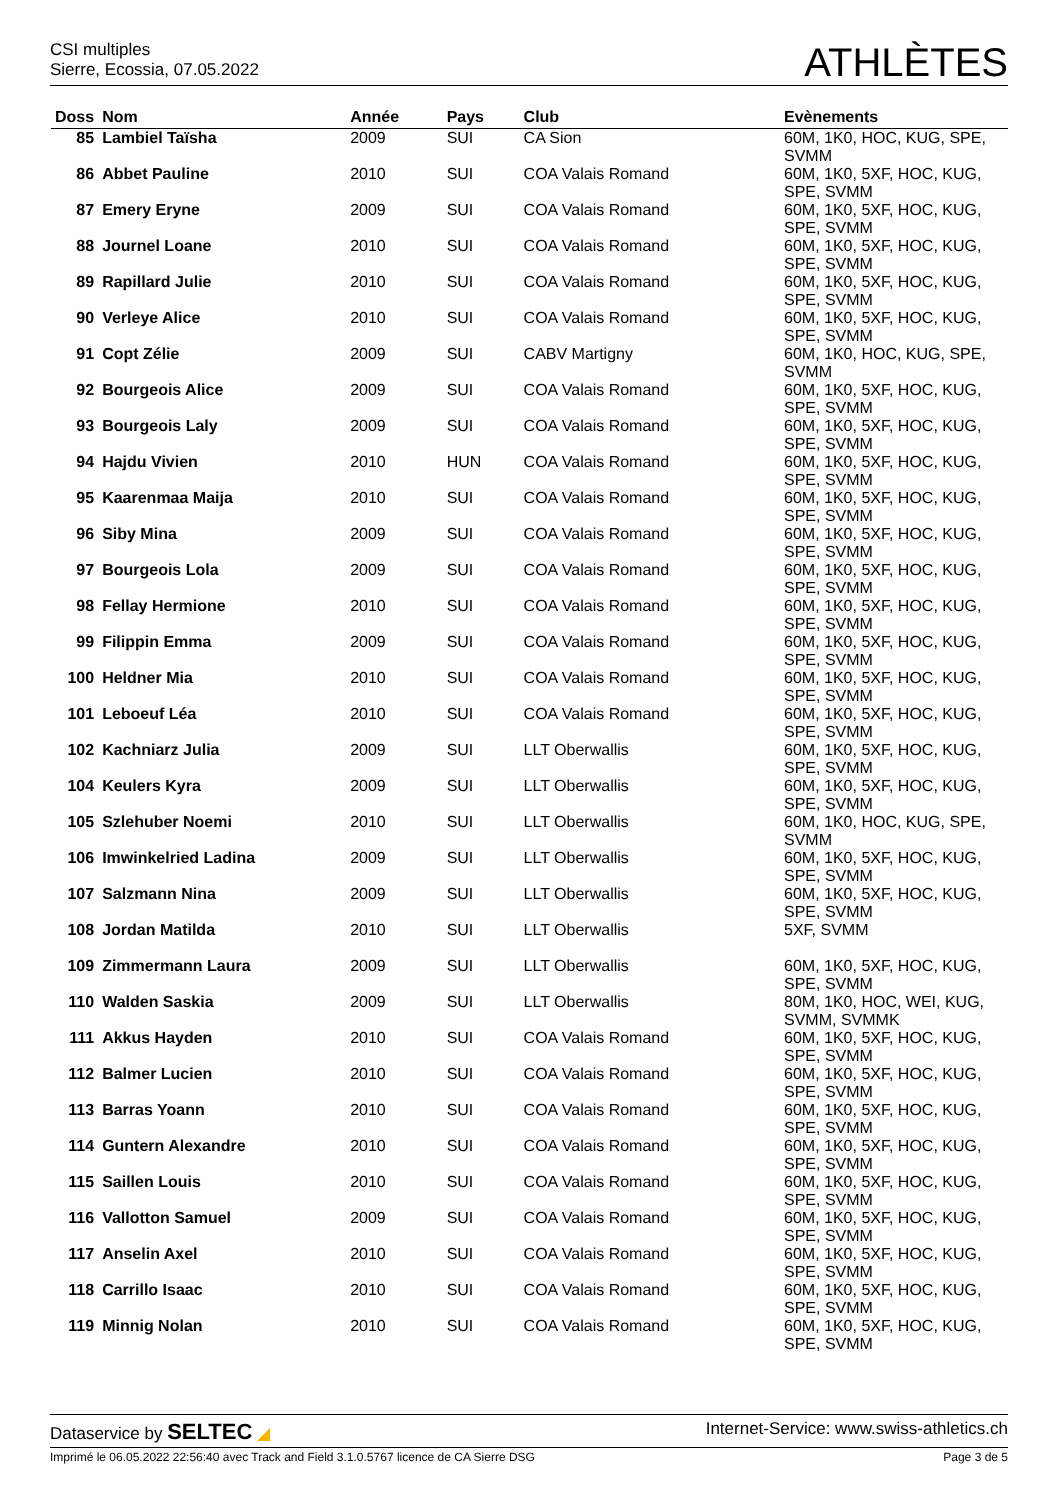CSI multiples
Sierre, Ecossia, 07.05.2022
ATHLÈTES
| Doss | Nom | Année | Pays | Club | Evènements |
| --- | --- | --- | --- | --- | --- |
| 85 | Lambiel Taïsha | 2009 | SUI | CA Sion | 60M, 1K0, HOC, KUG, SPE, SVMM |
| 86 | Abbet Pauline | 2010 | SUI | COA Valais Romand | 60M, 1K0, 5XF, HOC, KUG, SPE, SVMM |
| 87 | Emery Eryne | 2009 | SUI | COA Valais Romand | 60M, 1K0, 5XF, HOC, KUG, SPE, SVMM |
| 88 | Journel Loane | 2010 | SUI | COA Valais Romand | 60M, 1K0, 5XF, HOC, KUG, SPE, SVMM |
| 89 | Rapillard Julie | 2010 | SUI | COA Valais Romand | 60M, 1K0, 5XF, HOC, KUG, SPE, SVMM |
| 90 | Verleye Alice | 2010 | SUI | COA Valais Romand | 60M, 1K0, 5XF, HOC, KUG, SPE, SVMM |
| 91 | Copt Zélie | 2009 | SUI | CABV Martigny | 60M, 1K0, HOC, KUG, SPE, SVMM |
| 92 | Bourgeois Alice | 2009 | SUI | COA Valais Romand | 60M, 1K0, 5XF, HOC, KUG, SPE, SVMM |
| 93 | Bourgeois Laly | 2009 | SUI | COA Valais Romand | 60M, 1K0, 5XF, HOC, KUG, SPE, SVMM |
| 94 | Hajdu Vivien | 2010 | HUN | COA Valais Romand | 60M, 1K0, 5XF, HOC, KUG, SPE, SVMM |
| 95 | Kaarenmaa Maija | 2010 | SUI | COA Valais Romand | 60M, 1K0, 5XF, HOC, KUG, SPE, SVMM |
| 96 | Siby Mina | 2009 | SUI | COA Valais Romand | 60M, 1K0, 5XF, HOC, KUG, SPE, SVMM |
| 97 | Bourgeois Lola | 2009 | SUI | COA Valais Romand | 60M, 1K0, 5XF, HOC, KUG, SPE, SVMM |
| 98 | Fellay Hermione | 2010 | SUI | COA Valais Romand | 60M, 1K0, 5XF, HOC, KUG, SPE, SVMM |
| 99 | Filippin Emma | 2009 | SUI | COA Valais Romand | 60M, 1K0, 5XF, HOC, KUG, SPE, SVMM |
| 100 | Heldner Mia | 2010 | SUI | COA Valais Romand | 60M, 1K0, 5XF, HOC, KUG, SPE, SVMM |
| 101 | Leboeuf Léa | 2010 | SUI | COA Valais Romand | 60M, 1K0, 5XF, HOC, KUG, SPE, SVMM |
| 102 | Kachniarz Julia | 2009 | SUI | LLT Oberwallis | 60M, 1K0, 5XF, HOC, KUG, SPE, SVMM |
| 104 | Keulers Kyra | 2009 | SUI | LLT Oberwallis | 60M, 1K0, 5XF, HOC, KUG, SPE, SVMM |
| 105 | Szlehuber Noemi | 2010 | SUI | LLT Oberwallis | 60M, 1K0, HOC, KUG, SPE, SVMM |
| 106 | Imwinkelried Ladina | 2009 | SUI | LLT Oberwallis | 60M, 1K0, 5XF, HOC, KUG, SPE, SVMM |
| 107 | Salzmann Nina | 2009 | SUI | LLT Oberwallis | 60M, 1K0, 5XF, HOC, KUG, SPE, SVMM |
| 108 | Jordan Matilda | 2010 | SUI | LLT Oberwallis | 5XF, SVMM |
| 109 | Zimmermann Laura | 2009 | SUI | LLT Oberwallis | 60M, 1K0, 5XF, HOC, KUG, SPE, SVMM |
| 110 | Walden Saskia | 2009 | SUI | LLT Oberwallis | 80M, 1K0, HOC, WEI, KUG, SVMM, SVMMK |
| 111 | Akkus Hayden | 2010 | SUI | COA Valais Romand | 60M, 1K0, 5XF, HOC, KUG, SPE, SVMM |
| 112 | Balmer Lucien | 2010 | SUI | COA Valais Romand | 60M, 1K0, 5XF, HOC, KUG, SPE, SVMM |
| 113 | Barras Yoann | 2010 | SUI | COA Valais Romand | 60M, 1K0, 5XF, HOC, KUG, SPE, SVMM |
| 114 | Guntern Alexandre | 2010 | SUI | COA Valais Romand | 60M, 1K0, 5XF, HOC, KUG, SPE, SVMM |
| 115 | Saillen Louis | 2010 | SUI | COA Valais Romand | 60M, 1K0, 5XF, HOC, KUG, SPE, SVMM |
| 116 | Vallotton Samuel | 2009 | SUI | COA Valais Romand | 60M, 1K0, 5XF, HOC, KUG, SPE, SVMM |
| 117 | Anselin Axel | 2010 | SUI | COA Valais Romand | 60M, 1K0, 5XF, HOC, KUG, SPE, SVMM |
| 118 | Carrillo Isaac | 2010 | SUI | COA Valais Romand | 60M, 1K0, 5XF, HOC, KUG, SPE, SVMM |
| 119 | Minnig Nolan | 2010 | SUI | COA Valais Romand | 60M, 1K0, 5XF, HOC, KUG, SPE, SVMM |
Dataservice by SELTEC ◢ Internet-Service: www.swiss-athletics.ch
Imprimé le 06.05.2022 22:56:40 avec Track and Field 3.1.0.5767 licence de CA Sierre DSG Page 3 de 5